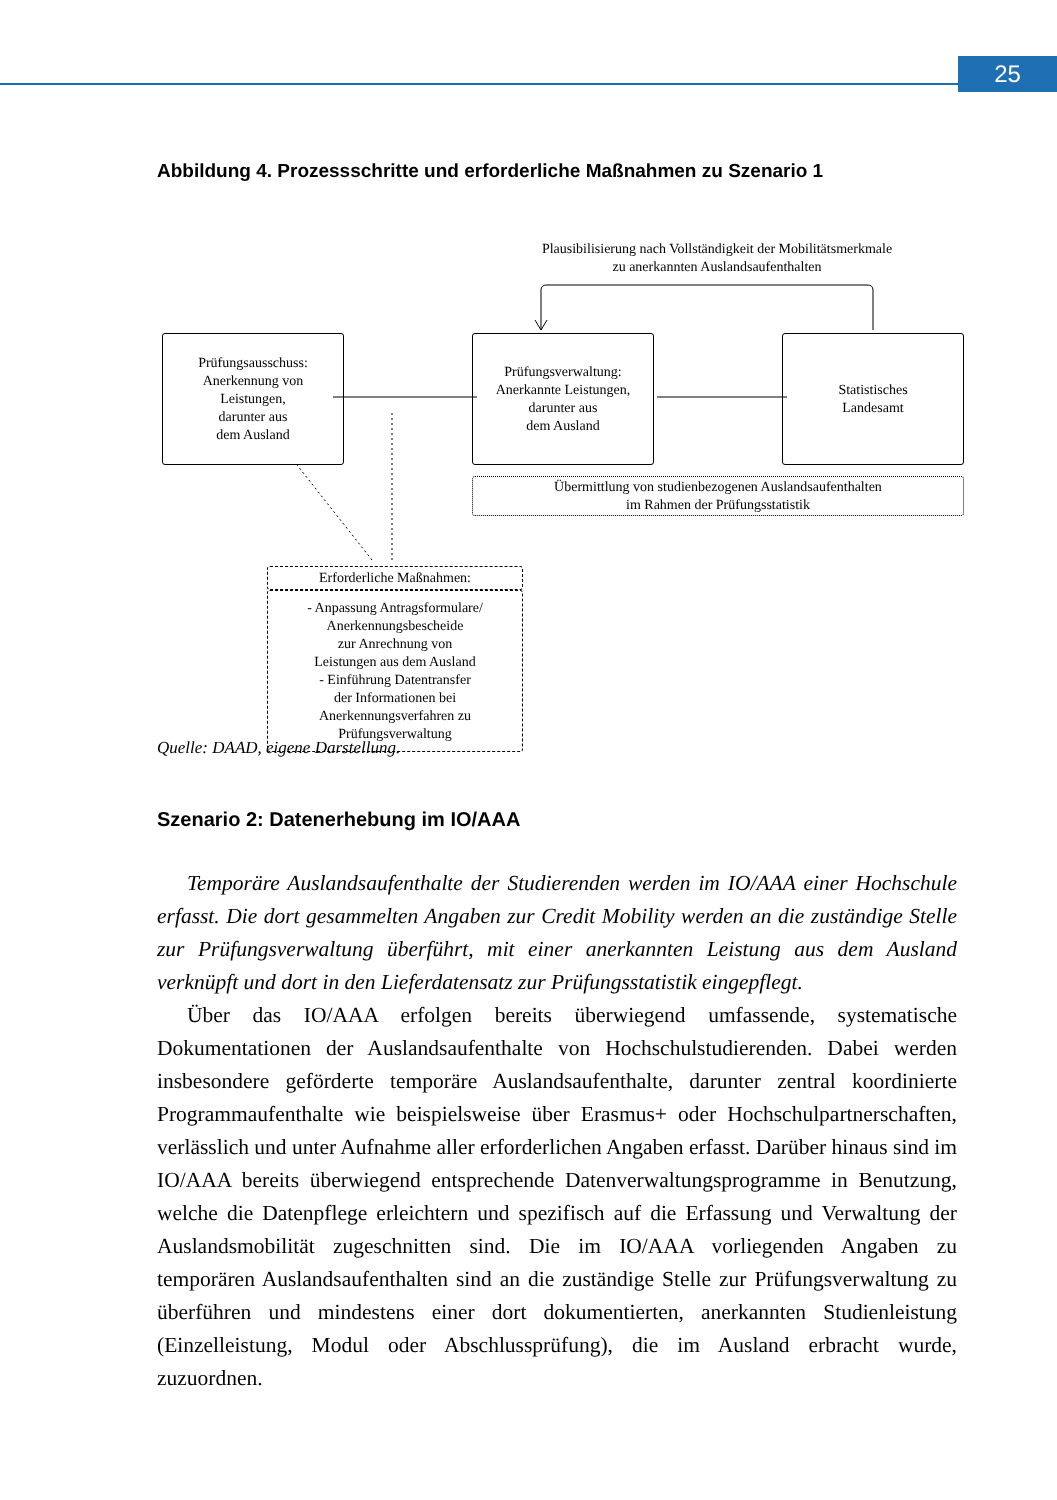25
Abbildung 4. Prozessschritte und erforderliche Maßnahmen zu Szenario 1
Plausibilisierung nach Vollständigkeit der Mobilitätsmerkmale
zu anerkannten Auslandsaufenthalten
Prüfungsausschuss:
Anerkennung von
Leistungen,
darunter aus
dem Ausland
Prüfungsverwaltung:
Anerkannte Leistungen,
darunter aus
dem Ausland
Statistisches
Landesamt
Übermittlung von studienbezogenen Auslandsaufenthalten
im Rahmen der Prüfungsstatistik
Erforderliche Maßnahmen:
- Anpassung Antragsformulare/
Anerkennungsbescheide
zur Anrechnung von
Leistungen aus dem Ausland
- Einführung Datentransfer
der Informationen bei
Anerkennungsverfahren zu
Prüfungsverwaltung
Quelle: DAAD, eigene Darstellung.
Szenario 2: Datenerhebung im IO/AAA
Temporäre Auslandsaufenthalte der Studierenden werden im IO/AAA einer Hochschule erfasst. Die dort gesammelten Angaben zur Credit Mobility werden an die zuständige Stelle zur Prüfungsverwaltung überführt, mit einer anerkannten Leistung aus dem Ausland verknüpft und dort in den Lieferdatensatz zur Prüfungsstatistik eingepflegt.
Über das IO/AAA erfolgen bereits überwiegend umfassende, systematische Dokumentationen der Auslandsaufenthalte von Hochschulstudierenden. Dabei werden insbesondere geförderte temporäre Auslandsaufenthalte, darunter zentral koordinierte Programmaufenthalte wie beispielsweise über Erasmus+ oder Hochschulpartnerschaften, verlässlich und unter Aufnahme aller erforderlichen Angaben erfasst. Darüber hinaus sind im IO/AAA bereits überwiegend entsprechende Datenverwaltungsprogramme in Benutzung, welche die Datenpflege erleichtern und spezifisch auf die Erfassung und Verwaltung der Auslandsmobilität zugeschnitten sind. Die im IO/AAA vorliegenden Angaben zu temporären Auslandsaufenthalten sind an die zuständige Stelle zur Prüfungsverwaltung zu überführen und mindestens einer dort dokumentierten, anerkannten Studienleistung (Einzelleistung, Modul oder Abschlussprüfung), die im Ausland erbracht wurde, zuzuordnen.